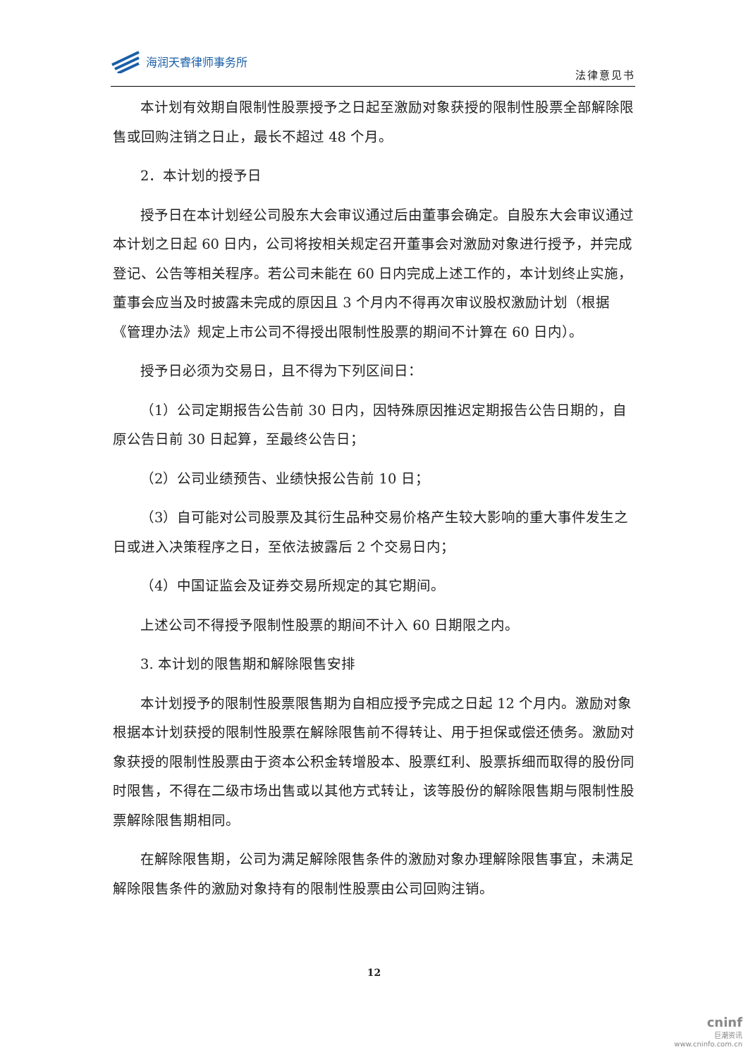海润天睿律师事务所
法律意见书
本计划有效期自限制性股票授予之日起至激励对象获授的限制性股票全部解除限售或回购注销之日止，最长不超过 48 个月。
2．本计划的授予日
授予日在本计划经公司股东大会审议通过后由董事会确定。自股东大会审议通过本计划之日起 60 日内，公司将按相关规定召开董事会对激励对象进行授予，并完成登记、公告等相关程序。若公司未能在 60 日内完成上述工作的，本计划终止实施，董事会应当及时披露未完成的原因且 3 个月内不得再次审议股权激励计划（根据《管理办法》规定上市公司不得授出限制性股票的期间不计算在 60 日内）。
授予日必须为交易日，且不得为下列区间日：
（1）公司定期报告公告前 30 日内，因特殊原因推迟定期报告公告日期的，自原公告日前 30 日起算，至最终公告日；
（2）公司业绩预告、业绩快报公告前 10 日；
（3）自可能对公司股票及其衍生品种交易价格产生较大影响的重大事件发生之日或进入决策程序之日，至依法披露后 2 个交易日内；
（4）中国证监会及证券交易所规定的其它期间。
上述公司不得授予限制性股票的期间不计入 60 日期限之内。
3. 本计划的限售期和解除限售安排
本计划授予的限制性股票限售期为自相应授予完成之日起 12 个月内。激励对象根据本计划获授的限制性股票在解除限售前不得转让、用于担保或偿还债务。激励对象获授的限制性股票由于资本公积金转增股本、股票红利、股票拆细而取得的股份同时限售，不得在二级市场出售或以其他方式转让，该等股份的解除限售期与限制性股票解除限售期相同。
在解除限售期，公司为满足解除限售条件的激励对象办理解除限售事宜，未满足解除限售条件的激励对象持有的限制性股票由公司回购注销。
12
cninf
巨潮资讯
www.cninfo.com.cn